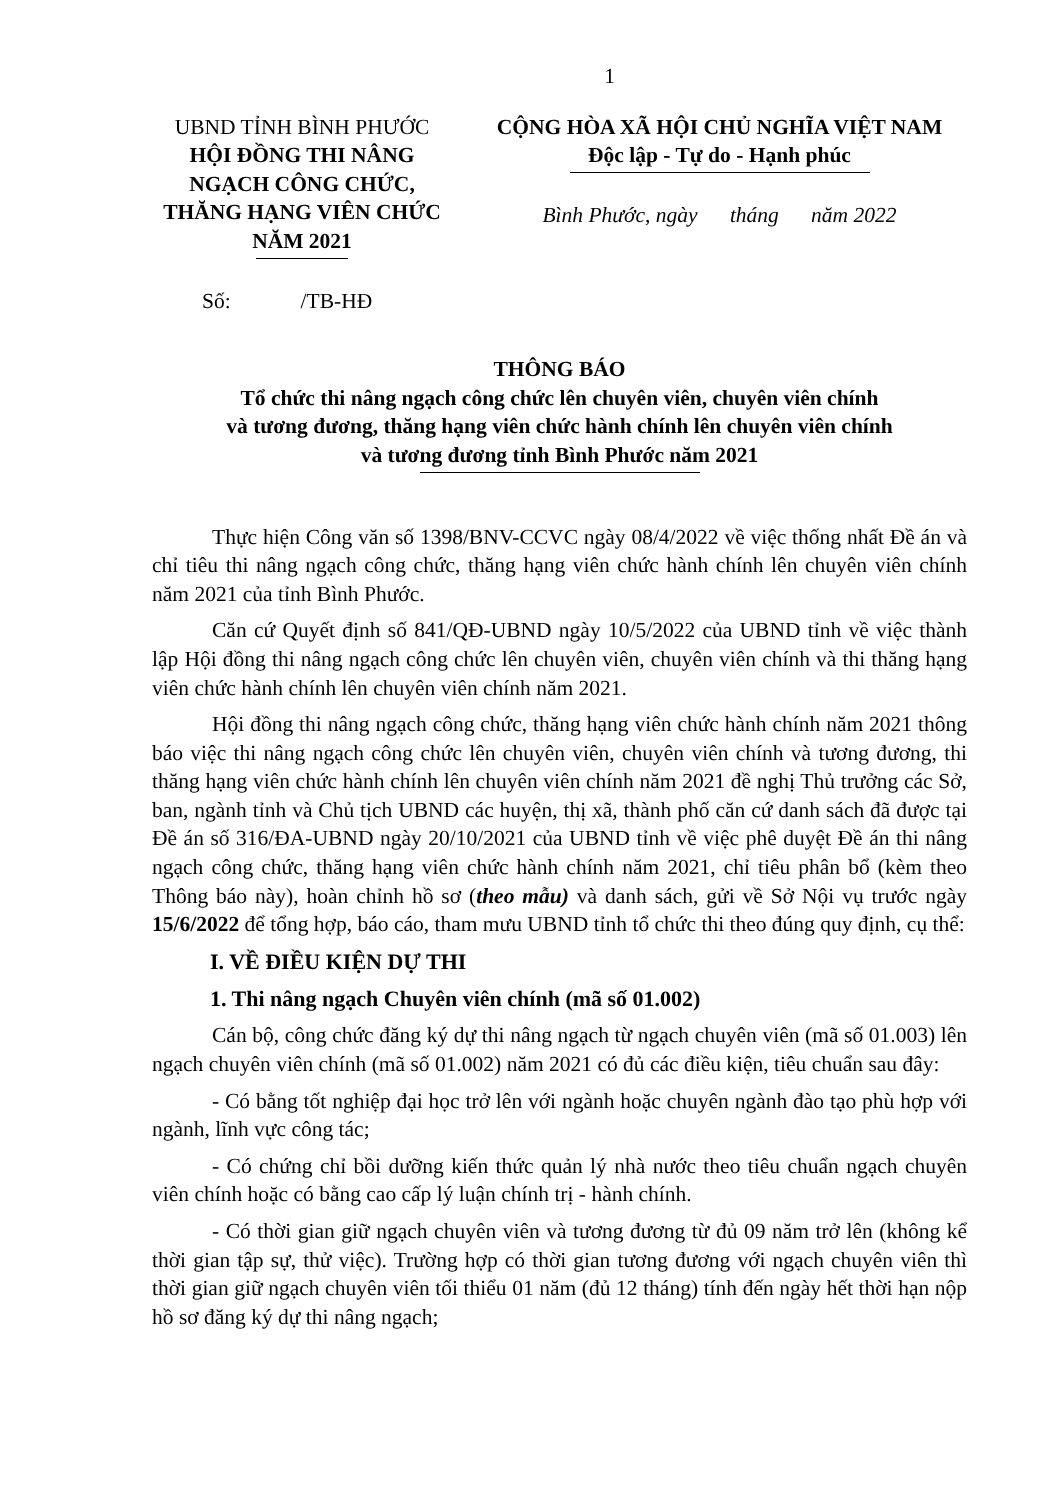1
UBND TỈNH BÌNH PHƯỚC
HỘI ĐỒNG THI NÂNG NGẠCH CÔNG CHỨC, THĂNG HẠNG VIÊN CHỨC NĂM 2021
CỘNG HÒA XÃ HỘI CHỦ NGHĨA VIỆT NAM
Độc lập - Tự do - Hạnh phúc
Bình Phước, ngày tháng năm 2022
Số: /TB-HĐ
THÔNG BÁO
Tổ chức thi nâng ngạch công chức lên chuyên viên, chuyên viên chính
và tương đương, thăng hạng viên chức hành chính lên chuyên viên chính
và tương đương tỉnh Bình Phước năm 2021
Thực hiện Công văn số 1398/BNV-CCVC ngày 08/4/2022 về việc thống nhất Đề án và chỉ tiêu thi nâng ngạch công chức, thăng hạng viên chức hành chính lên chuyên viên chính năm 2021 của tỉnh Bình Phước.
Căn cứ Quyết định số 841/QĐ-UBND ngày 10/5/2022 của UBND tỉnh về việc thành lập Hội đồng thi nâng ngạch công chức lên chuyên viên, chuyên viên chính và thi thăng hạng viên chức hành chính lên chuyên viên chính năm 2021.
Hội đồng thi nâng ngạch công chức, thăng hạng viên chức hành chính năm 2021 thông báo việc thi nâng ngạch công chức lên chuyên viên, chuyên viên chính và tương đương, thi thăng hạng viên chức hành chính lên chuyên viên chính năm 2021 đề nghị Thủ trưởng các Sở, ban, ngành tỉnh và Chủ tịch UBND các huyện, thị xã, thành phố căn cứ danh sách đã được tại Đề án số 316/ĐA-UBND ngày 20/10/2021 của UBND tỉnh về việc phê duyệt Đề án thi nâng ngạch công chức, thăng hạng viên chức hành chính năm 2021, chỉ tiêu phân bổ (kèm theo Thông báo này), hoàn chỉnh hồ sơ (theo mẫu) và danh sách, gửi về Sở Nội vụ trước ngày 15/6/2022 để tổng hợp, báo cáo, tham mưu UBND tỉnh tổ chức thi theo đúng quy định, cụ thể:
I. VỀ ĐIỀU KIỆN DỰ THI
1. Thi nâng ngạch Chuyên viên chính (mã số 01.002)
Cán bộ, công chức đăng ký dự thi nâng ngạch từ ngạch chuyên viên (mã số 01.003) lên ngạch chuyên viên chính (mã số 01.002) năm 2021 có đủ các điều kiện, tiêu chuẩn sau đây:
- Có bằng tốt nghiệp đại học trở lên với ngành hoặc chuyên ngành đào tạo phù hợp với ngành, lĩnh vực công tác;
- Có chứng chỉ bồi dưỡng kiến thức quản lý nhà nước theo tiêu chuẩn ngạch chuyên viên chính hoặc có bằng cao cấp lý luận chính trị - hành chính.
- Có thời gian giữ ngạch chuyên viên và tương đương từ đủ 09 năm trở lên (không kể thời gian tập sự, thử việc). Trường hợp có thời gian tương đương với ngạch chuyên viên thì thời gian giữ ngạch chuyên viên tối thiểu 01 năm (đủ 12 tháng) tính đến ngày hết thời hạn nộp hồ sơ đăng ký dự thi nâng ngạch;